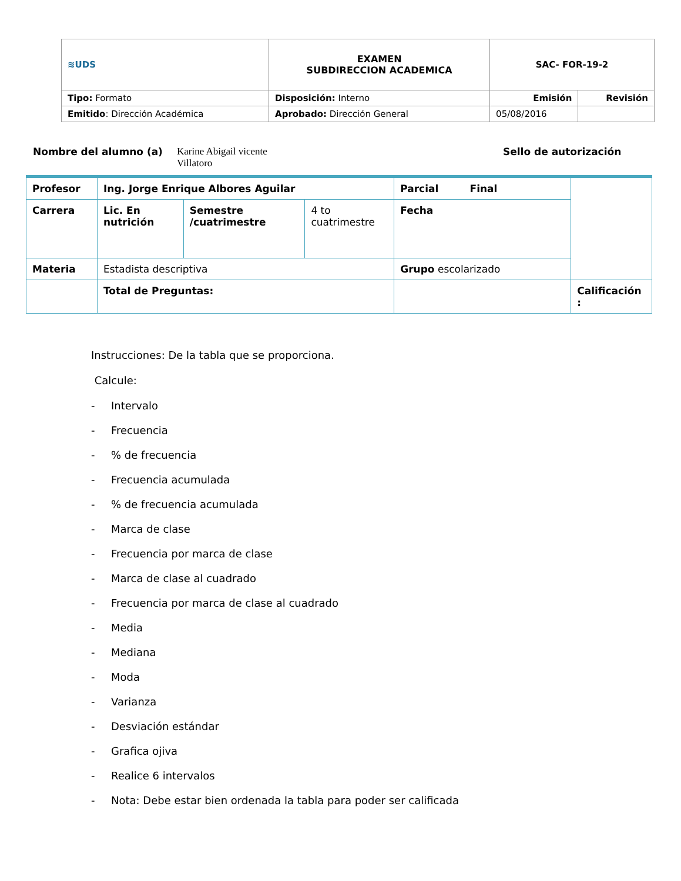| ≋UDS | EXAMEN SUBDIRECCION ACADEMICA | SAC- FOR-19-2 | |
| Tipo: Formato | Disposición: Interno | Emisión | Revisión |
| Emitido : Dirección Académica | Aprobado: Dirección General | 05/08/2016 | |
Nombre del alumno (a) Karine Abigail vicente Villatoro Sello de autorización
| Profesor | Ing. Jorge Enrique Albores Aguilar | | | Parcial Final | |
| Carrera | Lic. En nutrición | Semestre /cuatrimestre | 4 to cuatrimestre | Fecha | |
| Materia | Estadista descriptiva | | | Grupo escolarizado | |
| | Total de Preguntas: | | | | Calificación : |
Instrucciones: De la tabla que se proporciona.
Calcule:
- Intervalo
- Frecuencia
-% de frecuencia
- Frecuencia acumulada
-% de frecuencia acumulada
- Marca de clase
- Frecuencia por marca de clase
- Marca de clase al cuadrado
- Frecuencia por marca de clase al cuadrado
- Media
- Mediana
- Moda
- Varianza
- Desviación estándar
- Grafica ojiva
- Realice 6 intervalos
- Nota: Debe estar bien ordenada la tabla para poder ser calificada